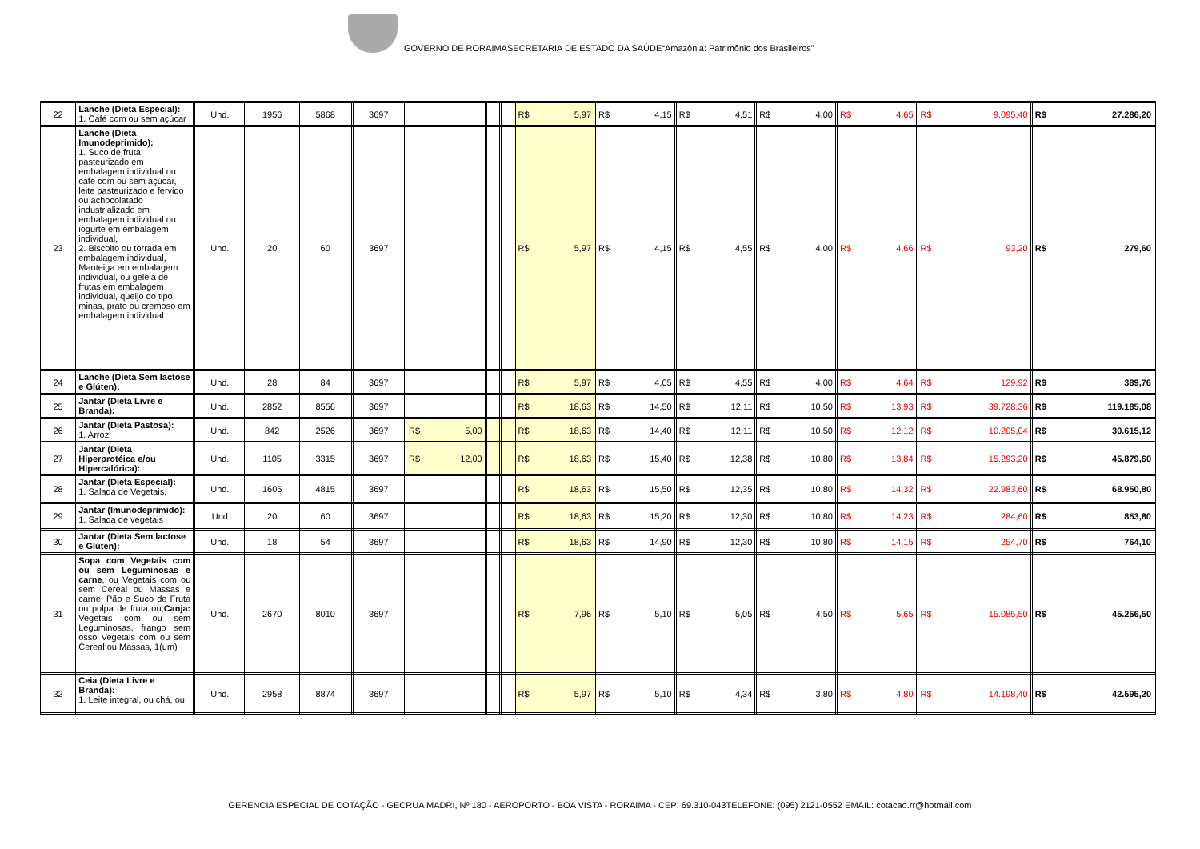GOVERNO DE RORAIMASECRETARIA DE ESTADO DA SAÚDE“Amazônia: Patrimônio dos Brasileiros”
| 22 | Lanche (Dieta Especial): 1. Café com ou sem açúcar | Und. | 1956 | 5868 | 3697 | | | | R$ 5,97 | R$ 4,15 | R$ 4,51 | R$ 4,00 | R$ 4,65 | R$ 9.095,40 | R$ 27.286,20 |
| 23 | Lanche (Dieta Imunodeprimido): 1. Suco de fruta pasteurizado em embalagem individual ou café com ou sem açúcar, leite pasteurizado e fervido ou achocolatado industrializado em embalagem individual ou iogurte em embalagem individual, 2. Biscoito ou torrada em embalagem individual, Manteiga em embalagem individual, ou geleia de frutas em embalagem individual, queijo do tipo minas, prato ou cremoso em embalagem individual | Und. | 20 | 60 | 3697 | | | | R$ 5,97 | R$ 4,15 | R$ 4,55 | R$ 4,00 | R$ 4,66 | R$ 93,20 | R$ 279,60 |
| 24 | Lanche (Dieta Sem lactose e Glúten): | Und. | 28 | 84 | 3697 | | | | R$ 5,97 | R$ 4,05 | R$ 4,55 | R$ 4,00 | R$ 4,64 | R$ 129,92 | R$ 389,76 |
| 25 | Jantar (Dieta Livre e Branda): | Und. | 2852 | 8556 | 3697 | | | | R$ 18,63 | R$ 14,50 | R$ 12,11 | R$ 10,50 | R$ 13,93 | R$ 39.728,36 | R$ 119.185,08 |
| 26 | Jantar (Dieta Pastosa): 1. Arroz | Und. | 842 | 2526 | 3697 | R$ 5,00 | | | R$ 18,63 | R$ 14,40 | R$ 12,11 | R$ 10,50 | R$ 12,12 | R$ 10.205,04 | R$ 30.615,12 |
| 27 | Jantar (Dieta Hiperprotéica e/ou Hipercalórica): | Und. | 1105 | 3315 | 3697 | R$ 12,00 | | | R$ 18,63 | R$ 15,40 | R$ 12,38 | R$ 10,80 | R$ 13,84 | R$ 15.293,20 | R$ 45.879,60 |
| 28 | Jantar (Dieta Especial): 1. Salada de Vegetais, | Und. | 1605 | 4815 | 3697 | | | | R$ 18,63 | R$ 15,50 | R$ 12,35 | R$ 10,80 | R$ 14,32 | R$ 22.983,60 | R$ 68.950,80 |
| 29 | Jantar (Imunodeprimido): 1. Salada de vegetais | Und | 20 | 60 | 3697 | | | | R$ 18,63 | R$ 15,20 | R$ 12,30 | R$ 10,80 | R$ 14,23 | R$ 284,60 | R$ 853,80 |
| 30 | Jantar (Dieta Sem lactose e Glúten): | Und. | 18 | 54 | 3697 | | | | R$ 18,63 | R$ 14,90 | R$ 12,30 | R$ 10,80 | R$ 14,15 | R$ 254,70 | R$ 764,10 |
| 31 | Sopa com Vegetais com ou sem Leguminosas e carne , ou Vegetais com ou sem Cereal ou Massas e carne, Pão e Suco de Fruta ou polpa de fruta ou, Canja: Vegetais com ou sem Leguminosas, frango sem osso Vegetais com ou sem Cereal ou Massas, 1(um) | Und. | 2670 | 8010 | 3697 | | | | R$ 7,96 | R$ 5,10 | R$ 5,05 | R$ 4,50 | R$ 5,65 | R$ 15.085,50 | R$ 45.256,50 |
| 32 | Ceia (Dieta Livre e Branda): 1. Leite integral, ou chá, ou | Und. | 2958 | 8874 | 3697 | | | | R$ 5,97 | R$ 5,10 | R$ 4,34 | R$ 3,80 | R$ 4,80 | R$ 14.198,40 | R$ 42.595,20 |
GERENCIA ESPECIAL DE COTAÇÃO - GECRUA MADRI, Nº 180 - AEROPORTO - BOA VISTA - RORAIMA - CEP: 69.310-043TELEFONE: (095) 2121-0552 EMAIL: cotacao.rr@hotmail.com